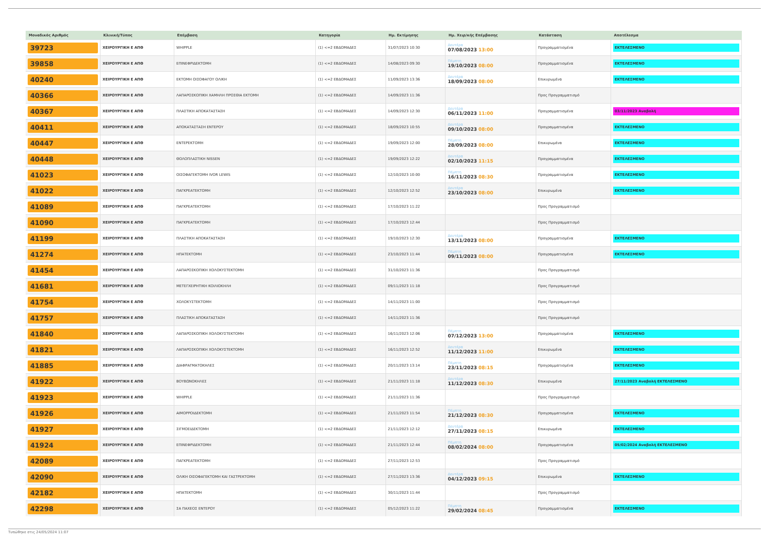| Μοναδικός Αριθμός | Κλινική/Τύπος | Επέμβαση | Κατηγορία | Ημ. Εκτίμησης | Ημ. Χειρ/κής Επέμβασης | Κατάσταση | Αποτέλεσμα |
| --- | --- | --- | --- | --- | --- | --- | --- |
| 39723 | ΧΕΙΡΟΥΡΓΙΚΗ Ε ΑΠΘ | WHIPPLE | (1) <=2 ΕΒΔΟΜΑΔΕΣ | 31/07/2023 10:30 | Δευτέρα 07/08/2023 13:00 | Προγραμματισμένα | ΕΚΤΕΛΕΣΜΕΝΟ |
| 39858 | ΧΕΙΡΟΥΡΓΙΚΗ Ε ΑΠΘ | ΕΠΙΝΕΦΡΙΔΕΚΤΟΜΗ | (1) <=2 ΕΒΔΟΜΑΔΕΣ | 14/08/2023 09:30 | Πέμπτη 19/10/2023 08:00 | Προγραμματισμένα | ΕΚΤΕΛΕΣΜΕΝΟ |
| 40240 | ΧΕΙΡΟΥΡΓΙΚΗ Ε ΑΠΘ | ΕΚΤΟΜΗ ΟΙΣΟΦΑΓΟΥ ΟΛΙΚΗ | (1) <=2 ΕΒΔΟΜΑΔΕΣ | 11/09/2023 13:36 | Δευτέρα 18/09/2023 08:00 | Επικυρωμένα | ΕΚΤΕΛΕΣΜΕΝΟ |
| 40366 | ΧΕΙΡΟΥΡΓΙΚΗ Ε ΑΠΘ | ΛΑΠΑΡΟΣΚΟΠΙΚΗ ΧΑΜΗΛΗ ΠΡΟΣΘΙΑ ΕΚΤΟΜΗ | (1) <=2 ΕΒΔΟΜΑΔΕΣ | 14/09/2023 11:36 | | Προς Προγραμματισμό | |
| 40367 | ΧΕΙΡΟΥΡΓΙΚΗ Ε ΑΠΘ | ΠΛΑΣΤΙΚΗ ΑΠΟΚΑΤΑΣΤΑΣΗ | (1) <=2 ΕΒΔΟΜΑΔΕΣ | 14/09/2023 12:30 | Δευτέρα 06/11/2023 11:00 | Προγραμματισμένα | 03/11/2023 Αναβολή |
| 40411 | ΧΕΙΡΟΥΡΓΙΚΗ Ε ΑΠΘ | ΑΠΟΚΑΤΑΣΤΑΣΗ ΕΝΤΕΡΟΥ | (1) <=2 ΕΒΔΟΜΑΔΕΣ | 18/09/2023 10:55 | Δευτέρα 09/10/2023 08:00 | Προγραμματισμένα | ΕΚΤΕΛΕΣΜΕΝΟ |
| 40447 | ΧΕΙΡΟΥΡΓΙΚΗ Ε ΑΠΘ | ΕΝΤΕΡΕΚΤΟΜΗ | (1) <=2 ΕΒΔΟΜΑΔΕΣ | 19/09/2023 12:00 | Πέμπτη 28/09/2023 08:00 | Επικυρωμένα | ΕΚΤΕΛΕΣΜΕΝΟ |
| 40448 | ΧΕΙΡΟΥΡΓΙΚΗ Ε ΑΠΘ | ΘΟΛΟΠΛΑΣΤΙΚΗ NISSEN | (1) <=2 ΕΒΔΟΜΑΔΕΣ | 19/09/2023 12:22 | Δευτέρα 02/10/2023 11:15 | Προγραμματισμένα | ΕΚΤΕΛΕΣΜΕΝΟ |
| 41023 | ΧΕΙΡΟΥΡΓΙΚΗ Ε ΑΠΘ | ΟΙΣΟΦΑΓΕΚΤΟΜΗ IVOR LEWIS | (1) <=2 ΕΒΔΟΜΑΔΕΣ | 12/10/2023 10:00 | Πέμπτη 16/11/2023 08:30 | Προγραμματισμένα | ΕΚΤΕΛΕΣΜΕΝΟ |
| 41022 | ΧΕΙΡΟΥΡΓΙΚΗ Ε ΑΠΘ | ΠΑΓΚΡΕΑΤΕΚΤΟΜΗ | (1) <=2 ΕΒΔΟΜΑΔΕΣ | 12/10/2023 12:52 | Δευτέρα 23/10/2023 08:00 | Επικυρωμένα | ΕΚΤΕΛΕΣΜΕΝΟ |
| 41089 | ΧΕΙΡΟΥΡΓΙΚΗ Ε ΑΠΘ | ΠΑΓΚΡΕΑΤΕΚΤΟΜΗ | (1) <=2 ΕΒΔΟΜΑΔΕΣ | 17/10/2023 11:22 | | Προς Προγραμματισμό | |
| 41090 | ΧΕΙΡΟΥΡΓΙΚΗ Ε ΑΠΘ | ΠΑΓΚΡΕΑΤΕΚΤΟΜΗ | (1) <=2 ΕΒΔΟΜΑΔΕΣ | 17/10/2023 12:44 | | Προς Προγραμματισμό | |
| 41199 | ΧΕΙΡΟΥΡΓΙΚΗ Ε ΑΠΘ | ΠΛΑΣΤΙΚΗ ΑΠΟΚΑΤΑΣΤΑΣΗ | (1) <=2 ΕΒΔΟΜΑΔΕΣ | 19/10/2023 12:30 | Δευτέρα 13/11/2023 08:00 | Προγραμματισμένα | ΕΚΤΕΛΕΣΜΕΝΟ |
| 41274 | ΧΕΙΡΟΥΡΓΙΚΗ Ε ΑΠΘ | ΗΠΑΤΕΚΤΟΜΗ | (1) <=2 ΕΒΔΟΜΑΔΕΣ | 23/10/2023 11:44 | Πέμπτη 09/11/2023 08:00 | Προγραμματισμένα | ΕΚΤΕΛΕΣΜΕΝΟ |
| 41454 | ΧΕΙΡΟΥΡΓΙΚΗ Ε ΑΠΘ | ΛΑΠΑΡΟΣΚΟΠΙΚΗ ΧΟΛΟΚΥΣΤΕΚΤΟΜΗ | (1) <=2 ΕΒΔΟΜΑΔΕΣ | 31/10/2023 11:36 | | Προς Προγραμματισμό | |
| 41681 | ΧΕΙΡΟΥΡΓΙΚΗ Ε ΑΠΘ | ΜΕΤΕΓΧΕΙΡΗΤΙΚΗ ΚΟΙΛΙΟΚΗΛΗ | (1) <=2 ΕΒΔΟΜΑΔΕΣ | 09/11/2023 11:18 | | Προς Προγραμματισμό | |
| 41754 | ΧΕΙΡΟΥΡΓΙΚΗ Ε ΑΠΘ | ΧΟΛΟΚΥΣΤΕΚΤΟΜΗ | (1) <=2 ΕΒΔΟΜΑΔΕΣ | 14/11/2023 11:00 | | Προς Προγραμματισμό | |
| 41757 | ΧΕΙΡΟΥΡΓΙΚΗ Ε ΑΠΘ | ΠΛΑΣΤΙΚΗ ΑΠΟΚΑΤΑΣΤΑΣΗ | (1) <=2 ΕΒΔΟΜΑΔΕΣ | 14/11/2023 11:36 | | Προς Προγραμματισμό | |
| 41840 | ΧΕΙΡΟΥΡΓΙΚΗ Ε ΑΠΘ | ΛΑΠΑΡΟΣΚΟΠΙΚΗ ΧΟΛΟΚΥΣΤΕΚΤΟΜΗ | (1) <=2 ΕΒΔΟΜΑΔΕΣ | 16/11/2023 12:06 | Πέμπτη 07/12/2023 13:00 | Προγραμματισμένα | ΕΚΤΕΛΕΣΜΕΝΟ |
| 41821 | ΧΕΙΡΟΥΡΓΙΚΗ Ε ΑΠΘ | ΛΑΠΑΡΟΣΚΟΠΙΚΗ ΧΟΛΟΚΥΣΤΕΚΤΟΜΗ | (1) <=2 ΕΒΔΟΜΑΔΕΣ | 16/11/2023 12:52 | Δευτέρα 11/12/2023 11:00 | Επικυρωμένα | ΕΚΤΕΛΕΣΜΕΝΟ |
| 41885 | ΧΕΙΡΟΥΡΓΙΚΗ Ε ΑΠΘ | ΔΙΑΦΡΑΓΜΑΤΟΚΗΛΕΣ | (1) <=2 ΕΒΔΟΜΑΔΕΣ | 20/11/2023 13:14 | Πέμπτη 23/11/2023 08:15 | Προγραμματισμένα | ΕΚΤΕΛΕΣΜΕΝΟ |
| 41922 | ΧΕΙΡΟΥΡΓΙΚΗ Ε ΑΠΘ | ΒΟΥΒΩΝΟΚΗΛΕΣ | (1) <=2 ΕΒΔΟΜΑΔΕΣ | 21/11/2023 11:18 | Δευτέρα 11/12/2023 08:30 | Επικυρωμένα | 27/11/2023 Αναβολή ΕΚΤΕΛΕΣΜΕΝΟ |
| 41923 | ΧΕΙΡΟΥΡΓΙΚΗ Ε ΑΠΘ | WHIPPLE | (1) <=2 ΕΒΔΟΜΑΔΕΣ | 21/11/2023 11:36 | | Προς Προγραμματισμό | |
| 41926 | ΧΕΙΡΟΥΡΓΙΚΗ Ε ΑΠΘ | ΑΙΜΟΡΡΟΙΔΕΚΤΟΜΗ | (1) <=2 ΕΒΔΟΜΑΔΕΣ | 21/11/2023 11:54 | Πέμπτη 21/12/2023 08:30 | Προγραμματισμένα | ΕΚΤΕΛΕΣΜΕΝΟ |
| 41927 | ΧΕΙΡΟΥΡΓΙΚΗ Ε ΑΠΘ | ΣΙΓΜΟΕΙΔΕΚΤΟΜΗ | (1) <=2 ΕΒΔΟΜΑΔΕΣ | 21/11/2023 12:12 | Δευτέρα 27/11/2023 08:15 | Επικυρωμένα | ΕΚΤΕΛΕΣΜΕΝΟ |
| 41924 | ΧΕΙΡΟΥΡΓΙΚΗ Ε ΑΠΘ | ΕΠΙΝΕΦΡΙΔΕΚΤΟΜΗ | (1) <=2 ΕΒΔΟΜΑΔΕΣ | 21/11/2023 12:44 | Πέμπτη 08/02/2024 08:00 | Προγραμματισμένα | 05/02/2024 Αναβολή ΕΚΤΕΛΕΣΜΕΝΟ |
| 42089 | ΧΕΙΡΟΥΡΓΙΚΗ Ε ΑΠΘ | ΠΑΓΚΡΕΑΤΕΚΤΟΜΗ | (1) <=2 ΕΒΔΟΜΑΔΕΣ | 27/11/2023 12:53 | | Προς Προγραμματισμό | |
| 42090 | ΧΕΙΡΟΥΡΓΙΚΗ Ε ΑΠΘ | ΟΛΙΚΗ ΟΙΣΟΦΑΓΕΚΤΟΜΗ ΚΑΙ ΓΑΣΤΡΕΚΤΟΜΗ | (1) <=2 ΕΒΔΟΜΑΔΕΣ | 27/11/2023 13:36 | Δευτέρα 04/12/2023 09:15 | Επικυρωμένα | ΕΚΤΕΛΕΣΜΕΝΟ |
| 42182 | ΧΕΙΡΟΥΡΓΙΚΗ Ε ΑΠΘ | ΗΠΑΤΕΚΤΟΜΗ | (1) <=2 ΕΒΔΟΜΑΔΕΣ | 30/11/2023 11:44 | | Προς Προγραμματισμό | |
| 42298 | ΧΕΙΡΟΥΡΓΙΚΗ Ε ΑΠΘ | ΣΑ ΠΑΧΕΟΣ ΕΝΤΕΡΟΥ | (1) <=2 ΕΒΔΟΜΑΔΕΣ | 05/12/2023 11:22 | Πέμπτη 29/02/2024 08:45 | Προγραμματισμένα | ΕΚΤΕΛΕΣΜΕΝΟ |
Τυπώθηκε στις 24/05/2024 11:07